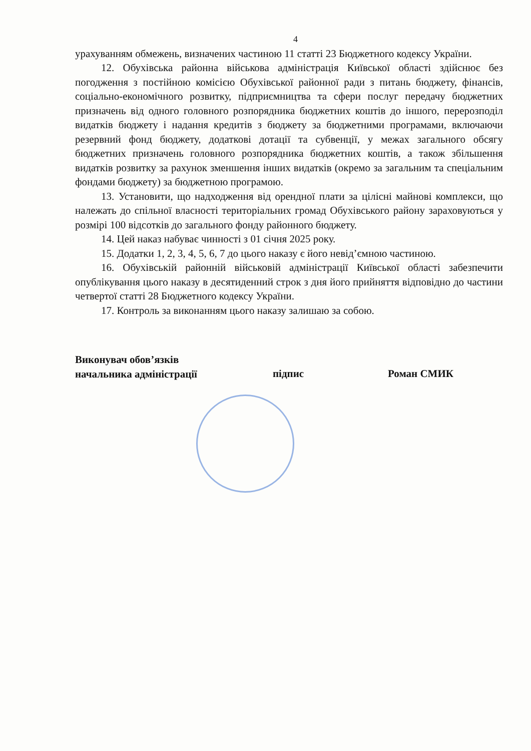4
урахуванням обмежень, визначених частиною 11 статті 23 Бюджетного кодексу України.
12. Обухівська районна військова адміністрація Київської області здійснює без погодження з постійною комісією Обухівської районної ради з питань бюджету, фінансів, соціально-економічного розвитку, підприємництва та сфери послуг передачу бюджетних призначень від одного головного розпорядника бюджетних коштів до іншого, перерозподіл видатків бюджету і надання кредитів з бюджету за бюджетними програмами, включаючи резервний фонд бюджету, додаткові дотації та субвенції, у межах загального обсягу бюджетних призначень головного розпорядника бюджетних коштів, а також збільшення видатків розвитку за рахунок зменшення інших видатків (окремо за загальним та спеціальним фондами бюджету) за бюджетною програмою.
13. Установити, що надходження від орендної плати за цілісні майнові комплекси, що належать до спільної власності територіальних громад Обухівського району зараховуються у розмірі 100 відсотків до загального фонду районного бюджету.
14. Цей наказ набуває чинності з 01 січня 2025 року.
15. Додатки 1, 2, 3, 4, 5, 6, 7 до цього наказу є його невід’ємною частиною.
16. Обухівській районній військовій адміністрації Київської області забезпечити опублікування цього наказу в десятиденний строк з дня його прийняття відповідно до частини четвертої статті 28 Бюджетного кодексу України.
17. Контроль за виконанням цього наказу залишаю за собою.
Виконувач обов’язків
начальника адміністрації
підпис Роман СМИК